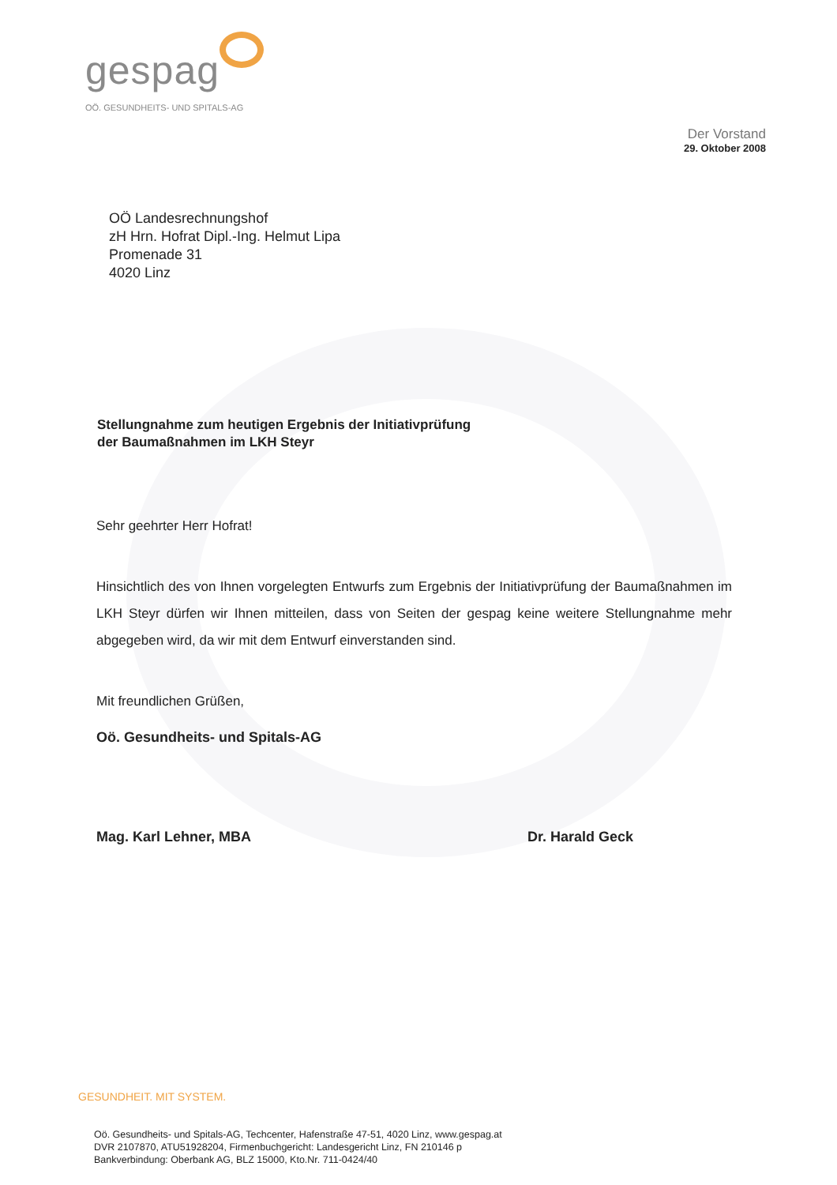gespag
OÖ. GESUNDHEITS- UND SPITALS-AG
Der Vorstand
29. Oktober 2008
OÖ Landesrechnungshof
zH Hrn. Hofrat Dipl.-Ing. Helmut Lipa
Promenade 31
4020 Linz
Stellungnahme zum heutigen Ergebnis der Initiativprüfung
der Baumaßnahmen im LKH Steyr
Sehr geehrter Herr Hofrat!
Hinsichtlich des von Ihnen vorgelegten Entwurfs zum Ergebnis der Initiativprüfung der Baumaßnahmen im LKH Steyr dürfen wir Ihnen mitteilen, dass von Seiten der gespag keine weitere Stellungnahme mehr abgegeben wird, da wir mit dem Entwurf einverstanden sind.
Mit freundlichen Grüßen,
Oö. Gesundheits- und Spitals-AG
Mag. Karl Lehner, MBA Dr. Harald Geck
GESUNDHEIT. MIT SYSTEM.
Oö. Gesundheits- und Spitals-AG, Techcenter, Hafenstraße 47-51, 4020 Linz, www.gespag.at
DVR 2107870, ATU51928204, Firmenbuchgericht: Landesgericht Linz, FN 210146 p
Bankverbindung: Oberbank AG, BLZ 15000, Kto.Nr. 711-0424/40